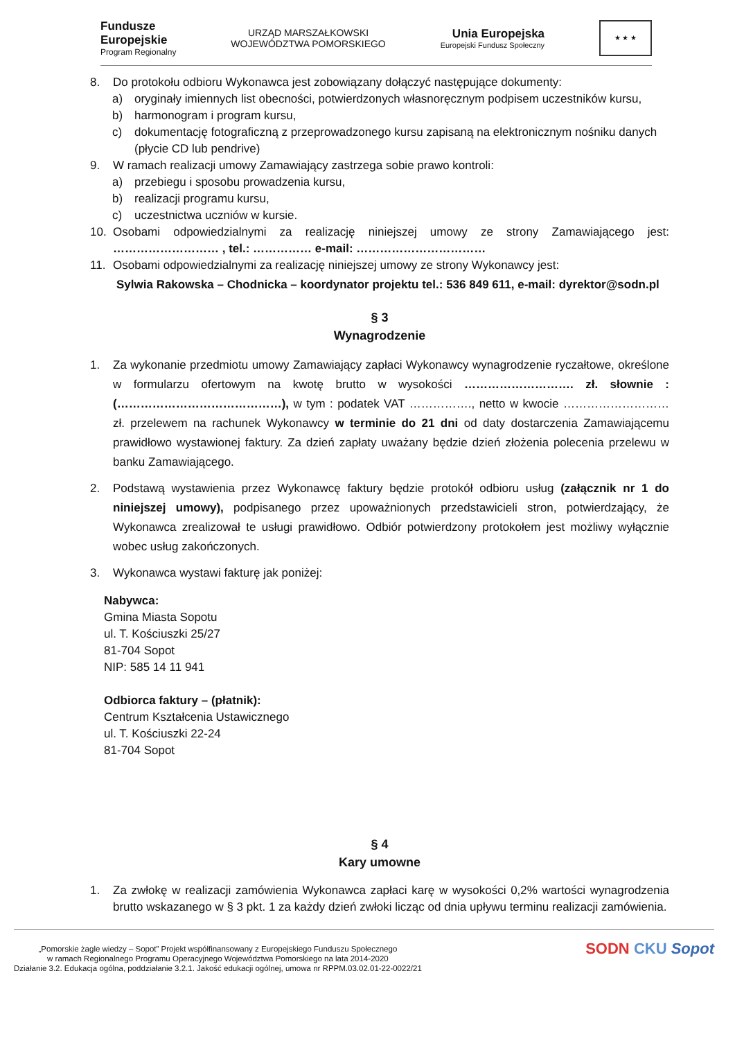Fundusze
Europejskie
Program Regionalny
URZĄD MARSZAŁKOWSKI
WOJEWÓDZTWA POMORSKIEGO
Unia Europejska
Europejski Fundusz Społeczny
★ ★ ★
8. Do protokołu odbioru Wykonawca jest zobowiązany dołączyć następujące dokumenty:
a) oryginały imiennych list obecności, potwierdzonych własnoręcznym podpisem uczestników kursu,
b) harmonogram i program kursu,
c) dokumentację fotograficzną z przeprowadzonego kursu zapisaną na elektronicznym nośniku danych (płycie CD lub pendrive)
9. W ramach realizacji umowy Zamawiający zastrzega sobie prawo kontroli:
a) przebiegu i sposobu prowadzenia kursu,
b) realizacji programu kursu,
c) uczestnictwa uczniów w kursie.
10. Osobami odpowiedzialnymi za realizację niniejszej umowy ze strony Zamawiającego jest: ……………………… , tel.: …………… e-mail: ……………………………
11. Osobami odpowiedzialnymi za realizację niniejszej umowy ze strony Wykonawcy jest:
Sylwia Rakowska – Chodnicka – koordynator projektu tel.: 536 849 611, e-mail: dyrektor@sodn.pl
§ 3
Wynagrodzenie
1. Za wykonanie przedmiotu umowy Zamawiający zapłaci Wykonawcy wynagrodzenie ryczałtowe, określone w formularzu ofertowym na kwotę brutto w wysokości ………………………. zł. słownie : (……………………………………), w tym : podatek VAT ……………., netto w kwocie ……………………… zł. przelewem na rachunek Wykonawcy w terminie do 21 dni od daty dostarczenia Zamawiającemu prawidłowo wystawionej faktury. Za dzień zapłaty uważany będzie dzień złożenia polecenia przelewu w banku Zamawiającego.
2. Podstawą wystawienia przez Wykonawcę faktury będzie protokół odbioru usług (załącznik nr 1 do niniejszej umowy), podpisanego przez upoważnionych przedstawicieli stron, potwierdzający, że Wykonawca zrealizował te usługi prawidłowo. Odbiór potwierdzony protokołem jest możliwy wyłącznie wobec usług zakończonych.
3. Wykonawca wystawi fakturę jak poniżej:
Nabywca:
Gmina Miasta Sopotu
ul. T. Kościuszki 25/27
81-704 Sopot
NIP: 585 14 11 941
Odbiorca faktury – (płatnik):
Centrum Kształcenia Ustawicznego
ul. T. Kościuszki 22-24
81-704 Sopot
§ 4
Kary umowne
1. Za zwłokę w realizacji zamówienia Wykonawca zapłaci karę w wysokości 0,2% wartości wynagrodzenia brutto wskazanego w § 3 pkt. 1 za każdy dzień zwłoki licząc od dnia upływu terminu realizacji zamówienia.
„Pomorskie żagle wiedzy – Sopot” Projekt współfinansowany z Europejskiego Funduszu Społecznego
w ramach Regionalnego Programu Operacyjnego Województwa Pomorskiego na lata 2014-2020
Działanie 3.2. Edukacja ogólna, poddziałanie 3.2.1. Jakość edukacji ogólnej, umowa nr RPPM.03.02.01-22-0022/21
SODN CKU Sopot